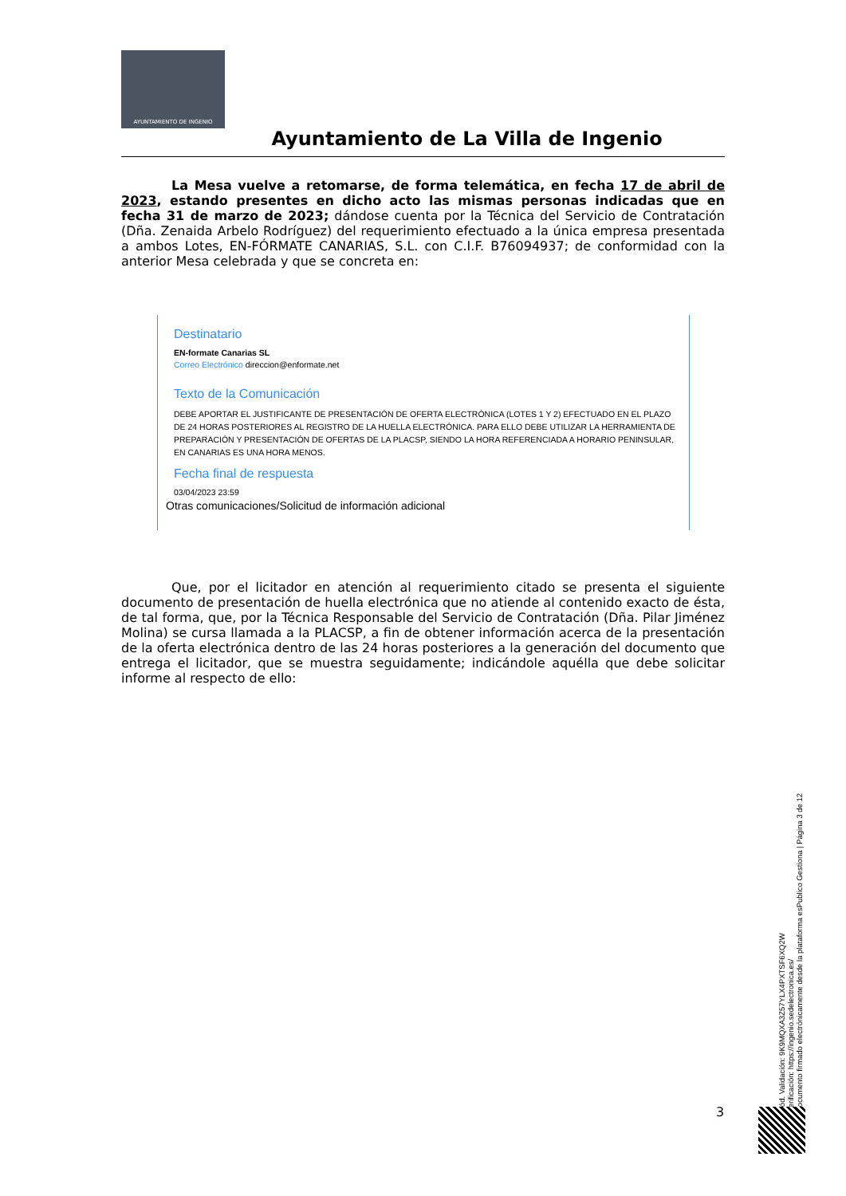AYUNTAMIENTO DE INGENIO
Ayuntamiento de La Villa de Ingenio
La Mesa vuelve a retomarse, de forma telemática, en fecha 17 de abril de 2023, estando presentes en dicho acto las mismas personas indicadas que en fecha 31 de marzo de 2023; dándose cuenta por la Técnica del Servicio de Contratación (Dña. Zenaida Arbelo Rodríguez) del requerimiento efectuado a la única empresa presentada a ambos Lotes, EN-FÓRMATE CANARIAS, S.L. con C.I.F. B76094937; de conformidad con la anterior Mesa celebrada y que se concreta en:
Destinatario
EN-formate Canarias SL
Correo Electrónico direccion@enformate.net
Texto de la Comunicación
DEBE APORTAR EL JUSTIFICANTE DE PRESENTACIÓN DE OFERTA ELECTRÓNICA (LOTES 1 Y 2) EFECTUADO EN EL PLAZO DE 24 HORAS POSTERIORES AL REGISTRO DE LA HUELLA ELECTRÓNICA. PARA ELLO DEBE UTILIZAR LA HERRAMIENTA DE PREPARACIÓN Y PRESENTACIÓN DE OFERTAS DE LA PLACSP, SIENDO LA HORA REFERENCIADA A HORARIO PENINSULAR, EN CANARIAS ES UNA HORA MENOS.
Fecha final de respuesta
03/04/2023 23:59
Otras comunicaciones/Solicitud de información adicional
Que, por el licitador en atención al requerimiento citado se presenta el siguiente documento de presentación de huella electrónica que no atiende al contenido exacto de ésta, de tal forma, que, por la Técnica Responsable del Servicio de Contratación (Dña. Pilar Jiménez Molina) se cursa llamada a la PLACSP, a fin de obtener información acerca de la presentación de la oferta electrónica dentro de las 24 horas posteriores a la generación del documento que entrega el licitador, que se muestra seguidamente; indicándole aquélla que debe solicitar informe al respecto de ello:
Cód. Validación: 9K9MQXA3Z57YLX4PXTSF6XQ2W
Verificación: https://ingenio.sedelectronica.es/
Documento firmado electrónicamente desde la plataforma esPublico Gestiona | Página 3 de 12
3